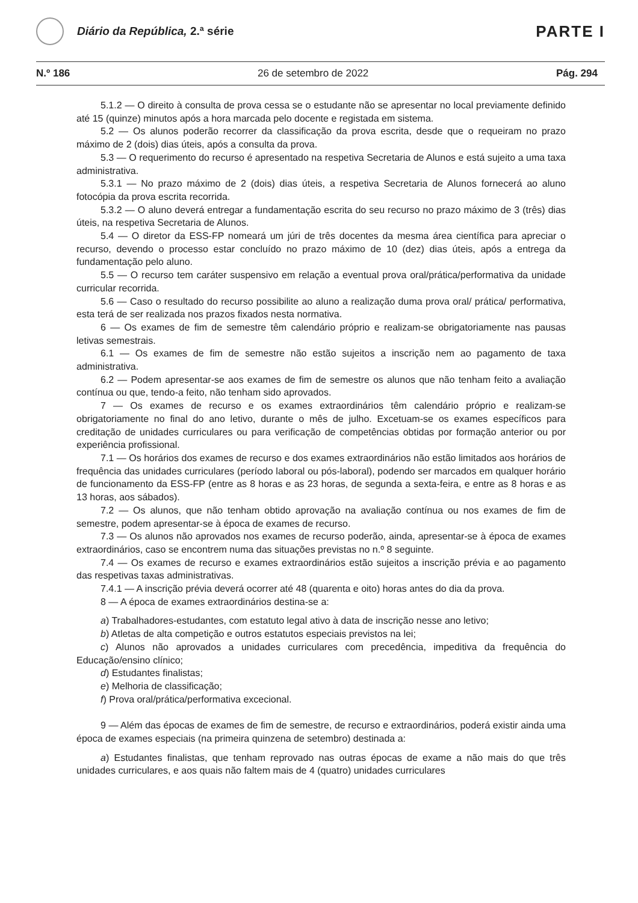Diário da República, 2.ª série
PARTE I
N.º 186 26 de setembro de 2022 Pág. 294
5.1.2 — O direito à consulta de prova cessa se o estudante não se apresentar no local previamente definido até 15 (quinze) minutos após a hora marcada pelo docente e registada em sistema.
5.2 — Os alunos poderão recorrer da classificação da prova escrita, desde que o requeiram no prazo máximo de 2 (dois) dias úteis, após a consulta da prova.
5.3 — O requerimento do recurso é apresentado na respetiva Secretaria de Alunos e está sujeito a uma taxa administrativa.
5.3.1 — No prazo máximo de 2 (dois) dias úteis, a respetiva Secretaria de Alunos fornecerá ao aluno fotocópia da prova escrita recorrida.
5.3.2 — O aluno deverá entregar a fundamentação escrita do seu recurso no prazo máximo de 3 (três) dias úteis, na respetiva Secretaria de Alunos.
5.4 — O diretor da ESS-FP nomeará um júri de três docentes da mesma área científica para apreciar o recurso, devendo o processo estar concluído no prazo máximo de 10 (dez) dias úteis, após a entrega da fundamentação pelo aluno.
5.5 — O recurso tem caráter suspensivo em relação a eventual prova oral/prática/performativa da unidade curricular recorrida.
5.6 — Caso o resultado do recurso possibilite ao aluno a realização duma prova oral/ prática/ performativa, esta terá de ser realizada nos prazos fixados nesta normativa.
6 — Os exames de fim de semestre têm calendário próprio e realizam-se obrigatoriamente nas pausas letivas semestrais.
6.1 — Os exames de fim de semestre não estão sujeitos a inscrição nem ao pagamento de taxa administrativa.
6.2 — Podem apresentar-se aos exames de fim de semestre os alunos que não tenham feito a avaliação contínua ou que, tendo-a feito, não tenham sido aprovados.
7 — Os exames de recurso e os exames extraordinários têm calendário próprio e realizam-se obrigatoriamente no final do ano letivo, durante o mês de julho. Excetuam-se os exames específicos para creditação de unidades curriculares ou para verificação de competências obtidas por formação anterior ou por experiência profissional.
7.1 — Os horários dos exames de recurso e dos exames extraordinários não estão limitados aos horários de frequência das unidades curriculares (período laboral ou pós-laboral), podendo ser marcados em qualquer horário de funcionamento da ESS-FP (entre as 8 horas e as 23 horas, de segunda a sexta-feira, e entre as 8 horas e as 13 horas, aos sábados).
7.2 — Os alunos, que não tenham obtido aprovação na avaliação contínua ou nos exames de fim de semestre, podem apresentar-se à época de exames de recurso.
7.3 — Os alunos não aprovados nos exames de recurso poderão, ainda, apresentar-se à época de exames extraordinários, caso se encontrem numa das situações previstas no n.º 8 seguinte.
7.4 — Os exames de recurso e exames extraordinários estão sujeitos a inscrição prévia e ao pagamento das respetivas taxas administrativas.
7.4.1 — A inscrição prévia deverá ocorrer até 48 (quarenta e oito) horas antes do dia da prova.
8 — A época de exames extraordinários destina-se a:
a) Trabalhadores-estudantes, com estatuto legal ativo à data de inscrição nesse ano letivo;
b) Atletas de alta competição e outros estatutos especiais previstos na lei;
c) Alunos não aprovados a unidades curriculares com precedência, impeditiva da frequência do Educação/ensino clínico;
d) Estudantes finalistas;
e) Melhoria de classificação;
f) Prova oral/prática/performativa excecional.
9 — Além das épocas de exames de fim de semestre, de recurso e extraordinários, poderá existir ainda uma época de exames especiais (na primeira quinzena de setembro) destinada a:
a) Estudantes finalistas, que tenham reprovado nas outras épocas de exame a não mais do que três unidades curriculares, e aos quais não faltem mais de 4 (quatro) unidades curriculares